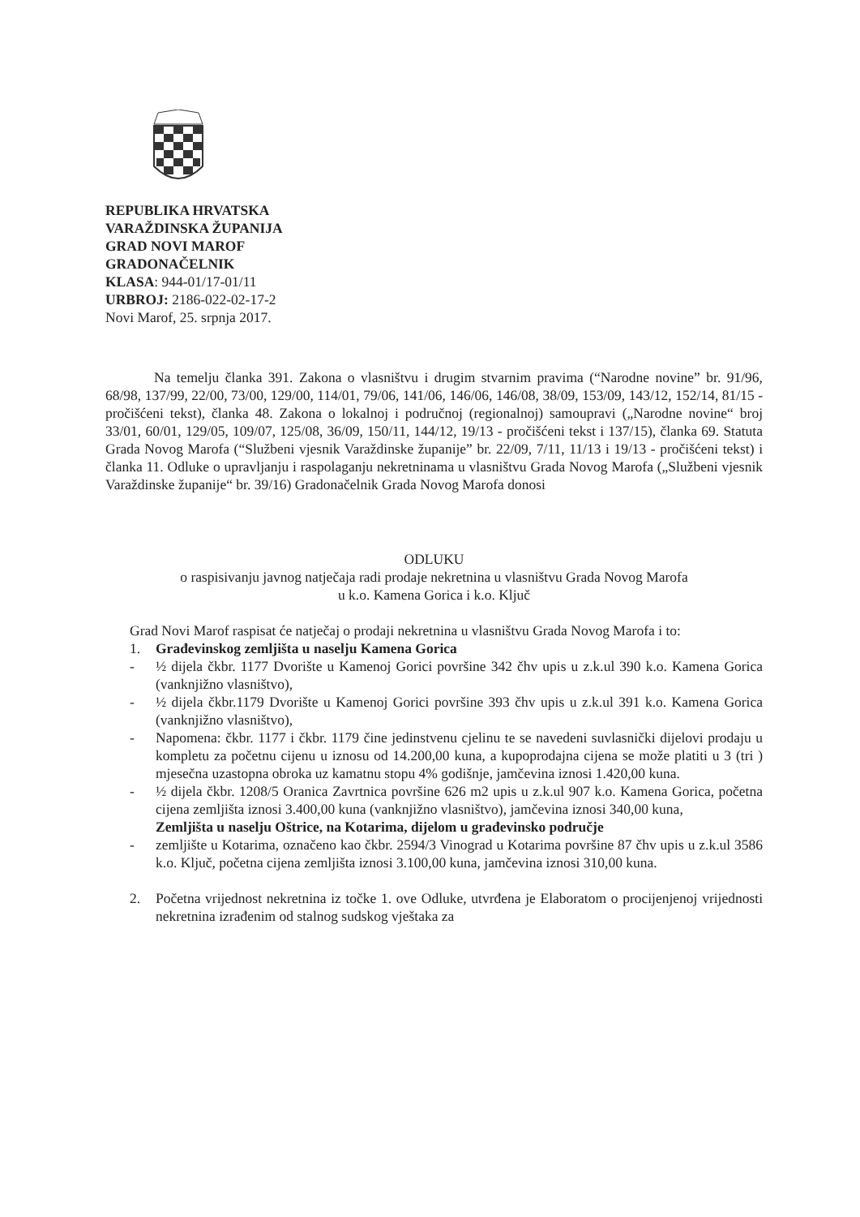REPUBLIKA HRVATSKA
VARAŽDINSKA ŽUPANIJA
GRAD NOVI MAROF
GRADONAČELNIK
KLASA: 944-01/17-01/11
URBROJ: 2186-022-02-17-2
Novi Marof, 25. srpnja 2017.
Na temelju članka 391. Zakona o vlasništvu i drugim stvarnim pravima (“Narodne novine” br. 91/96, 68/98, 137/99, 22/00, 73/00, 129/00, 114/01, 79/06, 141/06, 146/06, 146/08, 38/09, 153/09, 143/12, 152/14, 81/15 - pročišćeni tekst), članka 48. Zakona o lokalnoj i područnoj (regionalnoj) samoupravi („Narodne novine“ broj 33/01, 60/01, 129/05, 109/07, 125/08, 36/09, 150/11, 144/12, 19/13 - pročišćeni tekst i 137/15), članka 69. Statuta Grada Novog Marofa (“Službeni vjesnik Varaždinske županije” br. 22/09, 7/11, 11/13 i 19/13 - pročišćeni tekst) i članka 11. Odluke o upravljanju i raspolaganju nekretninama u vlasništvu Grada Novog Marofa („Službeni vjesnik Varaždinske županije“ br. 39/16) Gradonačelnik Grada Novog Marofa donosi
ODLUKU
o raspisivanju javnog natječaja radi prodaje nekretnina u vlasništvu Grada Novog Marofa
u k.o. Kamena Gorica i k.o. Ključ
Grad Novi Marof raspisat će natječaj o prodaji nekretnina u vlasništvu Grada Novog Marofa i to:
1. Građevinskog zemljišta u naselju Kamena Gorica
- ½ dijela čkbr. 1177 Dvorište u Kamenoj Gorici površine 342 čhv upis u z.k.ul 390 k.o. Kamena Gorica (vanknjižno vlasništvo),
- ½ dijela čkbr.1179 Dvorište u Kamenoj Gorici površine 393 čhv upis u z.k.ul 391 k.o. Kamena Gorica (vanknjižno vlasništvo),
- Napomena: čkbr. 1177 i čkbr. 1179 čine jedinstvenu cjelinu te se navedeni suvlasnički dijelovi prodaju u kompletu za početnu cijenu u iznosu od 14.200,00 kuna, a kupoprodajna cijena se može platiti u 3 (tri ) mjesečna uzastopna obroka uz kamatnu stopu 4% godišnje, jamčevina iznosi 1.420,00 kuna.
- ½ dijela čkbr. 1208/5 Oranica Zavrtnica površine 626 m2 upis u z.k.ul 907 k.o. Kamena Gorica, početna cijena zemljišta iznosi 3.400,00 kuna (vanknjižno vlasništvo), jamčevina iznosi 340,00 kuna,
Zemljišta u naselju Oštrice, na Kotarima, dijelom u građevinsko područje
- zemljište u Kotarima, označeno kao čkbr. 2594/3 Vinograd u Kotarima površine 87 čhv upis u z.k.ul 3586 k.o. Ključ, početna cijena zemljišta iznosi 3.100,00 kuna, jamčevina iznosi 310,00 kuna.
2. Početna vrijednost nekretnina iz točke 1. ove Odluke, utvrđena je Elaboratom o procijenjenoj vrijednosti nekretnina izrađenim od stalnog sudskog vještaka za